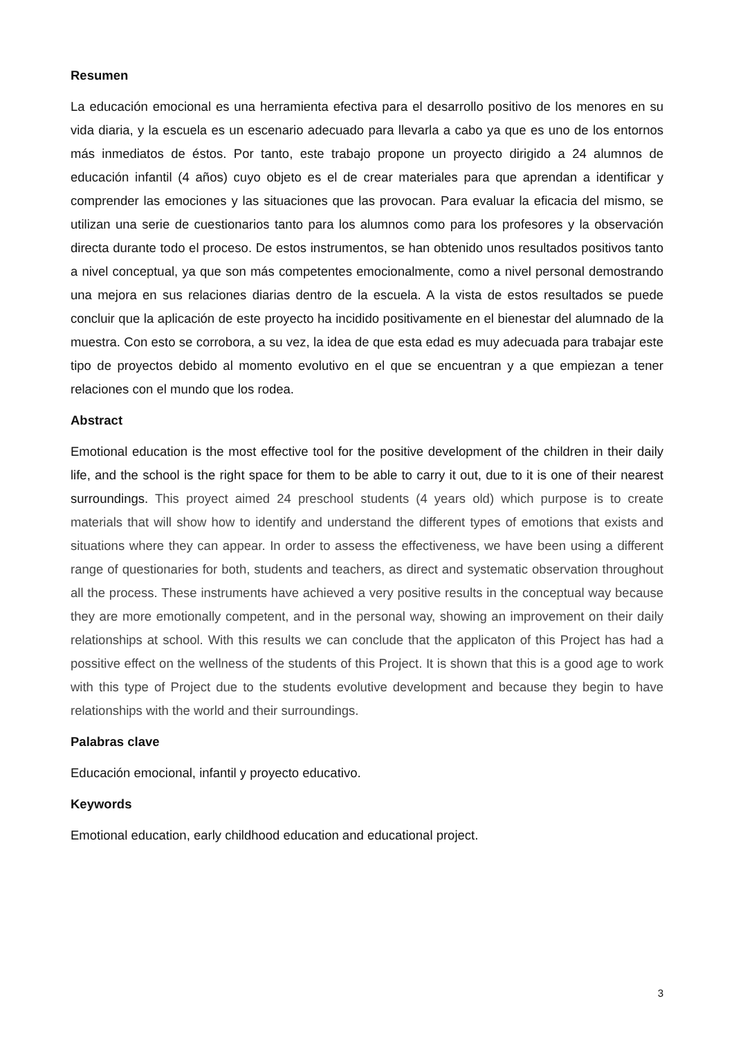Resumen
La educación emocional es una herramienta efectiva para el desarrollo positivo de los menores en su vida diaria, y la escuela es un escenario adecuado para llevarla a cabo ya que es uno de los entornos más inmediatos de éstos. Por tanto, este trabajo propone un proyecto dirigido a 24 alumnos de educación infantil (4 años) cuyo objeto es el de crear materiales para que aprendan a identificar y comprender las emociones y las situaciones que las provocan. Para evaluar la eficacia del mismo, se utilizan una serie de cuestionarios tanto para los alumnos como para los profesores y la observación directa durante todo el proceso. De estos instrumentos, se han obtenido unos resultados positivos tanto a nivel conceptual, ya que son más competentes emocionalmente, como a nivel personal demostrando una mejora en sus relaciones diarias dentro de la escuela. A la vista de estos resultados se puede concluir que la aplicación de este proyecto ha incidido positivamente en el bienestar del alumnado de la muestra. Con esto se corrobora, a su vez, la idea de que esta edad es muy adecuada para trabajar este tipo de proyectos debido al momento evolutivo en el que se encuentran y a que empiezan a tener relaciones con el mundo que los rodea.
Abstract
Emotional education is the most effective tool for the positive development of the children in their daily life, and the school is the right space for them to be able to carry it out, due to it is one of their nearest surroundings. This proyect aimed 24 preschool students (4 years old) which purpose is to create materials that will show how to identify and understand the different types of emotions that exists and situations where they can appear. In order to assess the effectiveness, we have been using a different range of questionaries for both, students and teachers, as direct and systematic observation throughout all the process. These instruments have achieved a very positive results in the conceptual way because they are more emotionally competent, and in the personal way, showing an improvement on their daily relationships at school. With this results we can conclude that the applicaton of this Project has had a possitive effect on the wellness of the students of this Project. It is shown that this is a good age to work with this type of Project due to the students evolutive development and because they begin to have relationships with the world and their surroundings.
Palabras clave
Educación emocional, infantil y proyecto educativo.
Keywords
Emotional education, early childhood education and educational project.
3